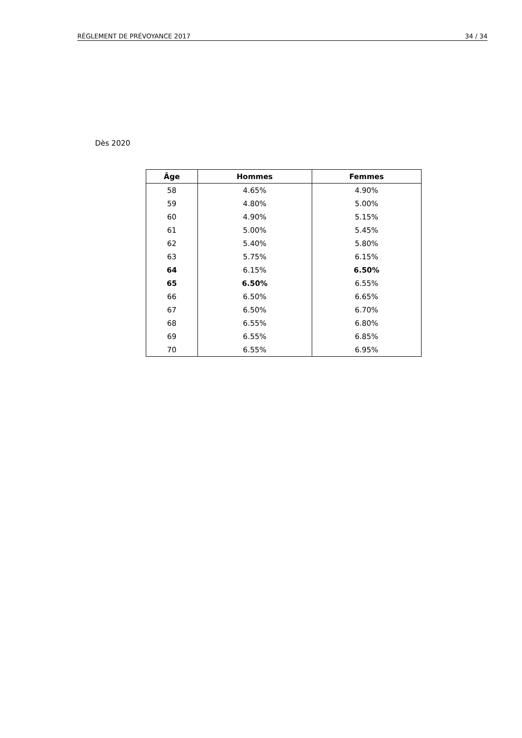RÈGLEMENT DE PRÉVOYANCE 2017 34 / 34
Dès 2020
| Âge | Hommes | Femmes |
| --- | --- | --- |
| 58 | 4.65% | 4.90% |
| 59 | 4.80% | 5.00% |
| 60 | 4.90% | 5.15% |
| 61 | 5.00% | 5.45% |
| 62 | 5.40% | 5.80% |
| 63 | 5.75% | 6.15% |
| 64 | 6.15% | 6.50% |
| 65 | 6.50% | 6.55% |
| 66 | 6.50% | 6.65% |
| 67 | 6.50% | 6.70% |
| 68 | 6.55% | 6.80% |
| 69 | 6.55% | 6.85% |
| 70 | 6.55% | 6.95% |